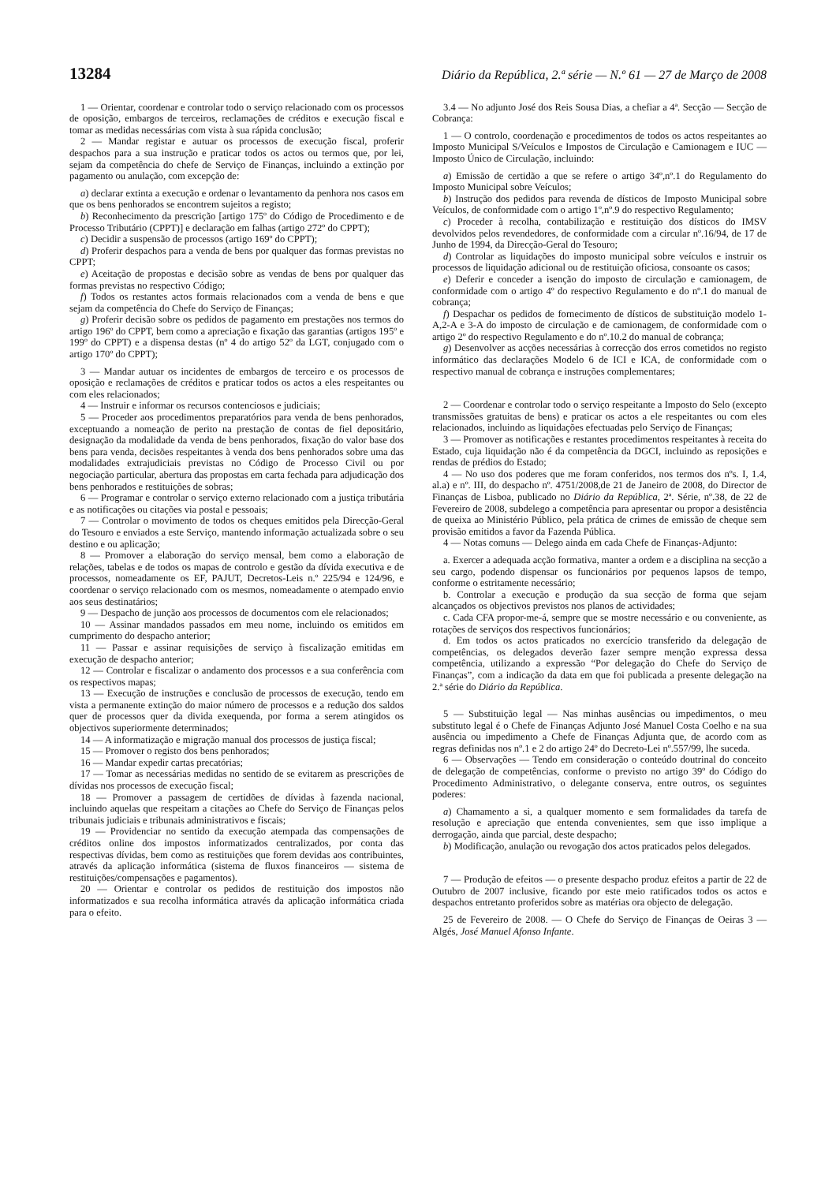13284 Diário da República, 2.ª série — N.º 61 — 27 de Março de 2008
1 — Orientar, coordenar e controlar todo o serviço relacionado com os processos de oposição, embargos de terceiros, reclamações de créditos e execução fiscal e tomar as medidas necessárias com vista à sua rápida conclusão;
2 — Mandar registar e autuar os processos de execução fiscal, proferir despachos para a sua instrução e praticar todos os actos ou termos que, por lei, sejam da competência do chefe de Serviço de Finanças, incluindo a extinção por pagamento ou anulação, com excepção de:
a) declarar extinta a execução e ordenar o levantamento da penhora nos casos em que os bens penhorados se encontrem sujeitos a registo;
b) Reconhecimento da prescrição [artigo 175º do Código de Procedimento e de Processo Tributário (CPPT)] e declaração em falhas (artigo 272º do CPPT);
c) Decidir a suspensão de processos (artigo 169º do CPPT);
d) Proferir despachos para a venda de bens por qualquer das formas previstas no CPPT;
e) Aceitação de propostas e decisão sobre as vendas de bens por qualquer das formas previstas no respectivo Código;
f) Todos os restantes actos formais relacionados com a venda de bens e que sejam da competência do Chefe do Serviço de Finanças;
g) Proferir decisão sobre os pedidos de pagamento em prestações nos termos do artigo 196º do CPPT, bem como a apreciação e fixação das garantias (artigos 195º e 199º do CPPT) e a dispensa destas (nº 4 do artigo 52º da LGT, conjugado com o artigo 170º do CPPT);
3 — Mandar autuar os incidentes de embargos de terceiro e os processos de oposição e reclamações de créditos e praticar todos os actos a eles respeitantes ou com eles relacionados;
4 — Instruir e informar os recursos contenciosos e judiciais;
5 — Proceder aos procedimentos preparatórios para venda de bens penhorados, exceptuando a nomeação de perito na prestação de contas de fiel depositário, designação da modalidade da venda de bens penhorados, fixação do valor base dos bens para venda, decisões respeitantes à venda dos bens penhorados sobre uma das modalidades extrajudiciais previstas no Código de Processo Civil ou por negociação particular, abertura das propostas em carta fechada para adjudicação dos bens penhorados e restituições de sobras;
6 — Programar e controlar o serviço externo relacionado com a justiça tributária e as notificações ou citações via postal e pessoais;
7 — Controlar o movimento de todos os cheques emitidos pela Direcção-Geral do Tesouro e enviados a este Serviço, mantendo informação actualizada sobre o seu destino e ou aplicação;
8 — Promover a elaboração do serviço mensal, bem como a elaboração de relações, tabelas e de todos os mapas de controlo e gestão da dívida executiva e de processos, nomeadamente os EF, PAJUT, Decretos-Leis n.º 225/94 e 124/96, e coordenar o serviço relacionado com os mesmos, nomeadamente o atempado envio aos seus destinatários;
9 — Despacho de junção aos processos de documentos com ele relacionados;
10 — Assinar mandados passados em meu nome, incluindo os emitidos em cumprimento do despacho anterior;
11 — Passar e assinar requisições de serviço à fiscalização emitidas em execução de despacho anterior;
12 — Controlar e fiscalizar o andamento dos processos e a sua conferência com os respectivos mapas;
13 — Execução de instruções e conclusão de processos de execução, tendo em vista a permanente extinção do maior número de processos e a redução dos saldos quer de processos quer da divida exequenda, por forma a serem atingidos os objectivos superiormente determinados;
14 — A informatização e migração manual dos processos de justiça fiscal;
15 — Promover o registo dos bens penhorados;
16 — Mandar expedir cartas precatórias;
17 — Tomar as necessárias medidas no sentido de se evitarem as prescrições de dívidas nos processos de execução fiscal;
18 — Promover a passagem de certidões de dívidas à fazenda nacional, incluindo aquelas que respeitam a citações ao Chefe do Serviço de Finanças pelos tribunais judiciais e tribunais administrativos e fiscais;
19 — Providenciar no sentido da execução atempada das compensações de créditos online dos impostos informatizados centralizados, por conta das respectivas dívidas, bem como as restituições que forem devidas aos contribuintes, através da aplicação informática (sistema de fluxos financeiros — sistema de restituições/compensações e pagamentos).
20 — Orientar e controlar os pedidos de restituição dos impostos não informatizados e sua recolha informática através da aplicação informática criada para o efeito.
3.4 — No adjunto José dos Reis Sousa Dias, a chefiar a 4ª. Secção — Secção de Cobrança:
1 — O controlo, coordenação e procedimentos de todos os actos respeitantes ao Imposto Municipal S/Veículos e Impostos de Circulação e Camionagem e IUC — Imposto Único de Circulação, incluindo:
a) Emissão de certidão a que se refere o artigo 34º,nº.1 do Regulamento do Imposto Municipal sobre Veículos;
b) Instrução dos pedidos para revenda de dísticos de Imposto Municipal sobre Veículos, de conformidade com o artigo 1º,nº.9 do respectivo Regulamento;
c) Proceder à recolha, contabilização e restituição dos dísticos do IMSV devolvidos pelos revendedores, de conformidade com a circular nº.16/94, de 17 de Junho de 1994, da Direcção-Geral do Tesouro;
d) Controlar as liquidações do imposto municipal sobre veículos e instruir os processos de liquidação adicional ou de restituição oficiosa, consoante os casos;
e) Deferir e conceder a isenção do imposto de circulação e camionagem, de conformidade com o artigo 4º do respectivo Regulamento e do nº.1 do manual de cobrança;
f) Despachar os pedidos de fornecimento de dísticos de substituição modelo 1-A,2-A e 3-A do imposto de circulação e de camionagem, de conformidade com o artigo 2º do respectivo Regulamento e do nº.10.2 do manual de cobrança;
g) Desenvolver as acções necessárias à correcção dos erros cometidos no registo informático das declarações Modelo 6 de ICI e ICA, de conformidade com o respectivo manual de cobrança e instruções complementares;
2 — Coordenar e controlar todo o serviço respeitante a Imposto do Selo (excepto transmissões gratuitas de bens) e praticar os actos a ele respeitantes ou com eles relacionados, incluindo as liquidações efectuadas pelo Serviço de Finanças;
3 — Promover as notificações e restantes procedimentos respeitantes à receita do Estado, cuja liquidação não é da competência da DGCI, incluindo as reposições e rendas de prédios do Estado;
4 — No uso dos poderes que me foram conferidos, nos termos dos nºs. I, 1.4, al.a) e nº. III, do despacho nº. 4751/2008,de 21 de Janeiro de 2008, do Director de Finanças de Lisboa, publicado no Diário da República, 2ª. Série, nº.38, de 22 de Fevereiro de 2008, subdelego a competência para apresentar ou propor a desistência de queixa ao Ministério Público, pela prática de crimes de emissão de cheque sem provisão emitidos a favor da Fazenda Pública.
4 — Notas comuns — Delego ainda em cada Chefe de Finanças-Adjunto:
a. Exercer a adequada acção formativa, manter a ordem e a disciplina na secção a seu cargo, podendo dispensar os funcionários por pequenos lapsos de tempo, conforme o estritamente necessário;
b. Controlar a execução e produção da sua secção de forma que sejam alcançados os objectivos previstos nos planos de actividades;
c. Cada CFA propor-me-á, sempre que se mostre necessário e ou conveniente, as rotações de serviços dos respectivos funcionários;
d. Em todos os actos praticados no exercício transferido da delegação de competências, os delegados deverão fazer sempre menção expressa dessa competência, utilizando a expressão “Por delegação do Chefe do Serviço de Finanças”, com a indicação da data em que foi publicada a presente delegação na 2.ª série do Diário da República.
5 — Substituição legal — Nas minhas ausências ou impedimentos, o meu substituto legal é o Chefe de Finanças Adjunto José Manuel Costa Coelho e na sua ausência ou impedimento a Chefe de Finanças Adjunta que, de acordo com as regras definidas nos nº.1 e 2 do artigo 24º do Decreto-Lei nº.557/99, lhe suceda.
6 — Observações — Tendo em consideração o conteúdo doutrinal do conceito de delegação de competências, conforme o previsto no artigo 39º do Código do Procedimento Administrativo, o delegante conserva, entre outros, os seguintes poderes:
a) Chamamento a si, a qualquer momento e sem formalidades da tarefa de resolução e apreciação que entenda convenientes, sem que isso implique a derrogação, ainda que parcial, deste despacho;
b) Modificação, anulação ou revogação dos actos praticados pelos delegados.
7 — Produção de efeitos — o presente despacho produz efeitos a partir de 22 de Outubro de 2007 inclusive, ficando por este meio ratificados todos os actos e despachos entretanto proferidos sobre as matérias ora objecto de delegação.
25 de Fevereiro de 2008. — O Chefe do Serviço de Finanças de Oeiras 3 — Algés, José Manuel Afonso Infante.